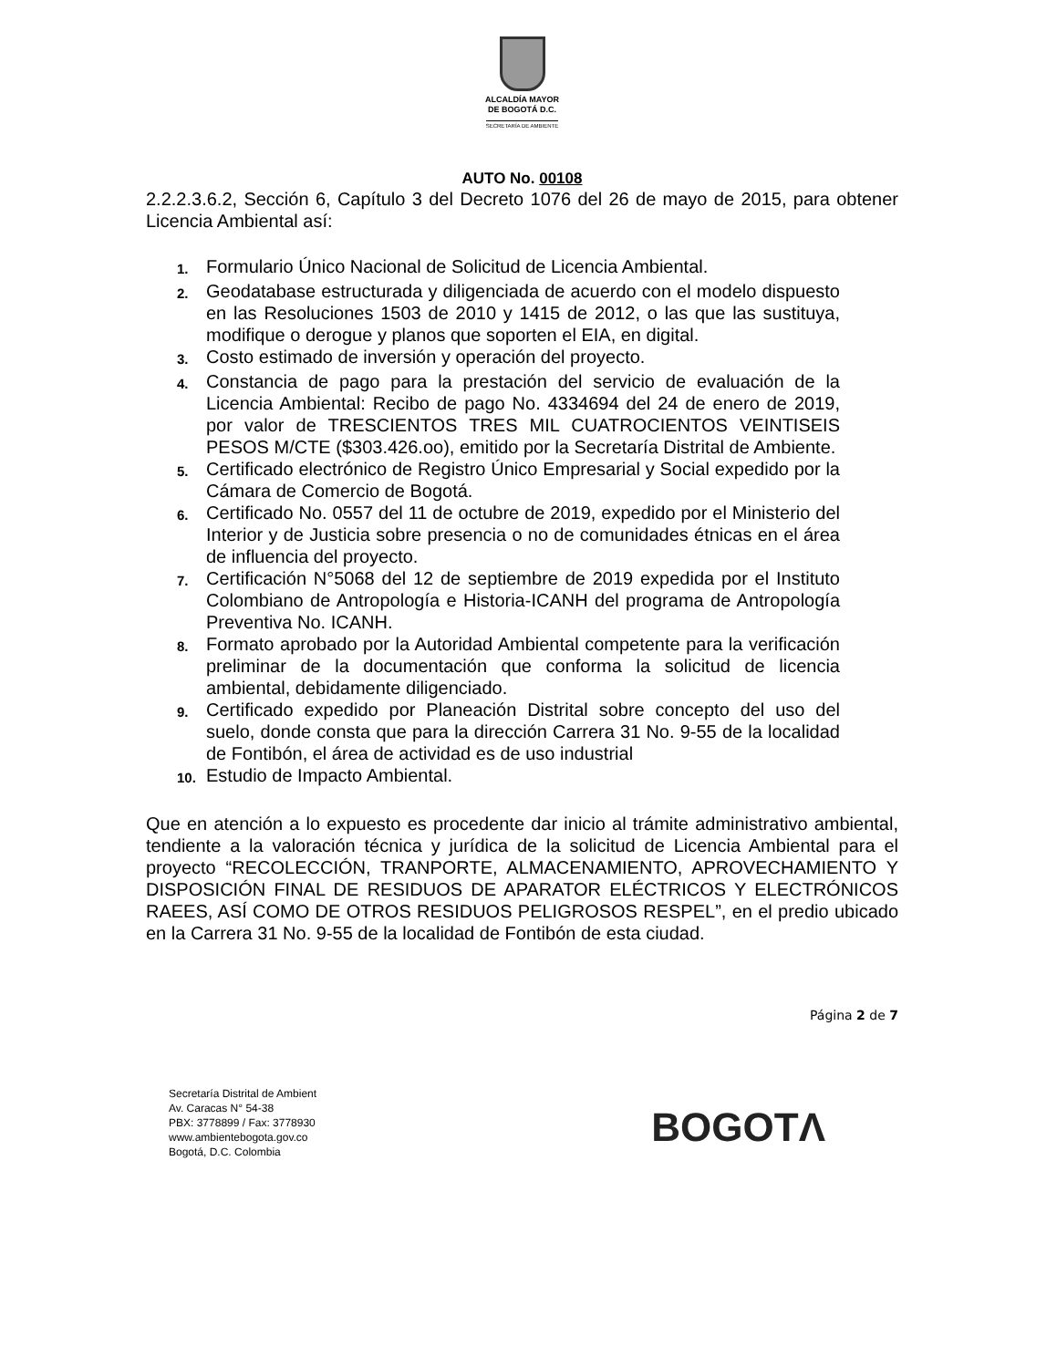ALCALDÍA MAYOR
DE BOGOTÁ D.C.
SECRETARÍA DE AMBIENTE
AUTO No. 00108
2.2.2.3.6.2, Sección 6, Capítulo 3 del Decreto 1076 del 26 de mayo de 2015, para obtener Licencia Ambiental así:
1. Formulario Único Nacional de Solicitud de Licencia Ambiental.
2. Geodatabase estructurada y diligenciada de acuerdo con el modelo dispuesto en las Resoluciones 1503 de 2010 y 1415 de 2012, o las que las sustituya, modifique o derogue y planos que soporten el EIA, en digital.
3. Costo estimado de inversión y operación del proyecto.
4. Constancia de pago para la prestación del servicio de evaluación de la Licencia Ambiental: Recibo de pago No. 4334694 del 24 de enero de 2019, por valor de TRESCIENTOS TRES MIL CUATROCIENTOS VEINTISEIS PESOS M/CTE ($303.426.oo), emitido por la Secretaría Distrital de Ambiente.
5. Certificado electrónico de Registro Único Empresarial y Social expedido por la Cámara de Comercio de Bogotá.
6. Certificado No. 0557 del 11 de octubre de 2019, expedido por el Ministerio del Interior y de Justicia sobre presencia o no de comunidades étnicas en el área de influencia del proyecto.
7. Certificación N°5068 del 12 de septiembre de 2019 expedida por el Instituto Colombiano de Antropología e Historia-ICANH del programa de Antropología Preventiva No. ICANH.
8. Formato aprobado por la Autoridad Ambiental competente para la verificación preliminar de la documentación que conforma la solicitud de licencia ambiental, debidamente diligenciado.
9. Certificado expedido por Planeación Distrital sobre concepto del uso del suelo, donde consta que para la dirección Carrera 31 No. 9-55 de la localidad de Fontibón, el área de actividad es de uso industrial
10. Estudio de Impacto Ambiental.
Que en atención a lo expuesto es procedente dar inicio al trámite administrativo ambiental, tendiente a la valoración técnica y jurídica de la solicitud de Licencia Ambiental para el proyecto “RECOLECCIÓN, TRANPORTE, ALMACENAMIENTO, APROVECHAMIENTO Y DISPOSICIÓN FINAL DE RESIDUOS DE APARATOR ELÉCTRICOS Y ELECTRÓNICOS RAEES, ASÍ COMO DE OTROS RESIDUOS PELIGROSOS RESPEL”, en el predio ubicado en la Carrera 31 No. 9-55 de la localidad de Fontibón de esta ciudad.
Página 2 de 7
Secretaría Distrital de Ambient
Av. Caracas N° 54-38
PBX: 3778899 / Fax: 3778930
www.ambientebogota.gov.co
Bogotá, D.C. Colombia
BOGOTΛ